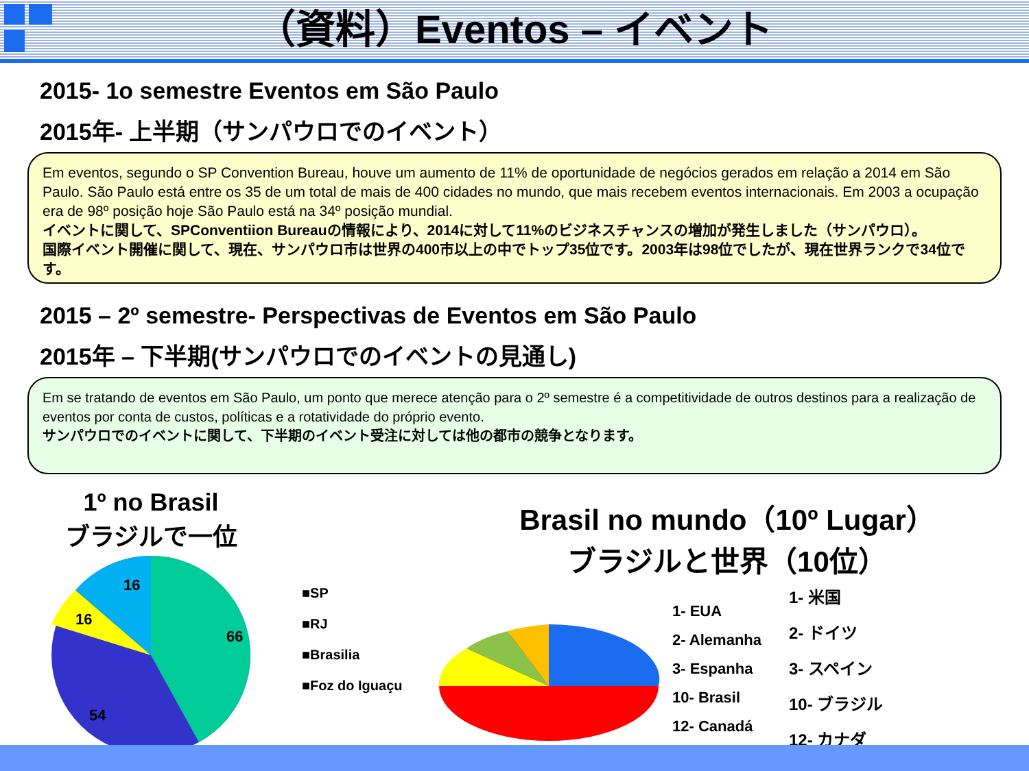（資料）Eventos – イベント
2015- 1o semestre Eventos em São Paulo
2015年- 上半期（サンパウロでのイベント）
Em eventos, segundo o SP Convention Bureau, houve um aumento de 11% de oportunidade de negócios gerados em relação a 2014 em São Paulo. São Paulo está entre os 35 de um total de mais de 400 cidades no mundo, que mais recebem eventos internacionais. Em 2003 a ocupação era de 98º posição hoje São Paulo está na 34º posição mundial.
イベントに関して、SPConventiion Bureauの情報により、2014に対して11%のビジネスチャンスの増加が発生しました（サンパウロ）。
国際イベント開催に関して、現在、サンパウロ市は世界の400市以上の中でトップ35位です。2003年は98位でしたが、現在世界ランクで34位です。
2015 – 2º semestre- Perspectivas de Eventos em São Paulo
2015年 – 下半期(サンパウロでのイベントの見通し)
Em se tratando de eventos em São Paulo, um ponto que merece atenção para o 2º semestre é a competitividade de outros destinos para a realização de eventos por conta de custos, políticas e a rotatividade do próprio evento.
サンパウロでのイベントに関して、下半期のイベント受注に対しては他の都市の競争となります。
1º no Brasil
ブラジルで一位
66
54
16
16
■SP
■RJ
■Brasilia
■Foz do Iguaçu
Brasil no mundo（10º Lugar）
ブラジルと世界（10位）
1- EUA
2- Alemanha
3- Espanha
10- Brasil
12- Canadá
1- 米国
2- ドイツ
3- スペイン
10- ブラジル
12- カナダ